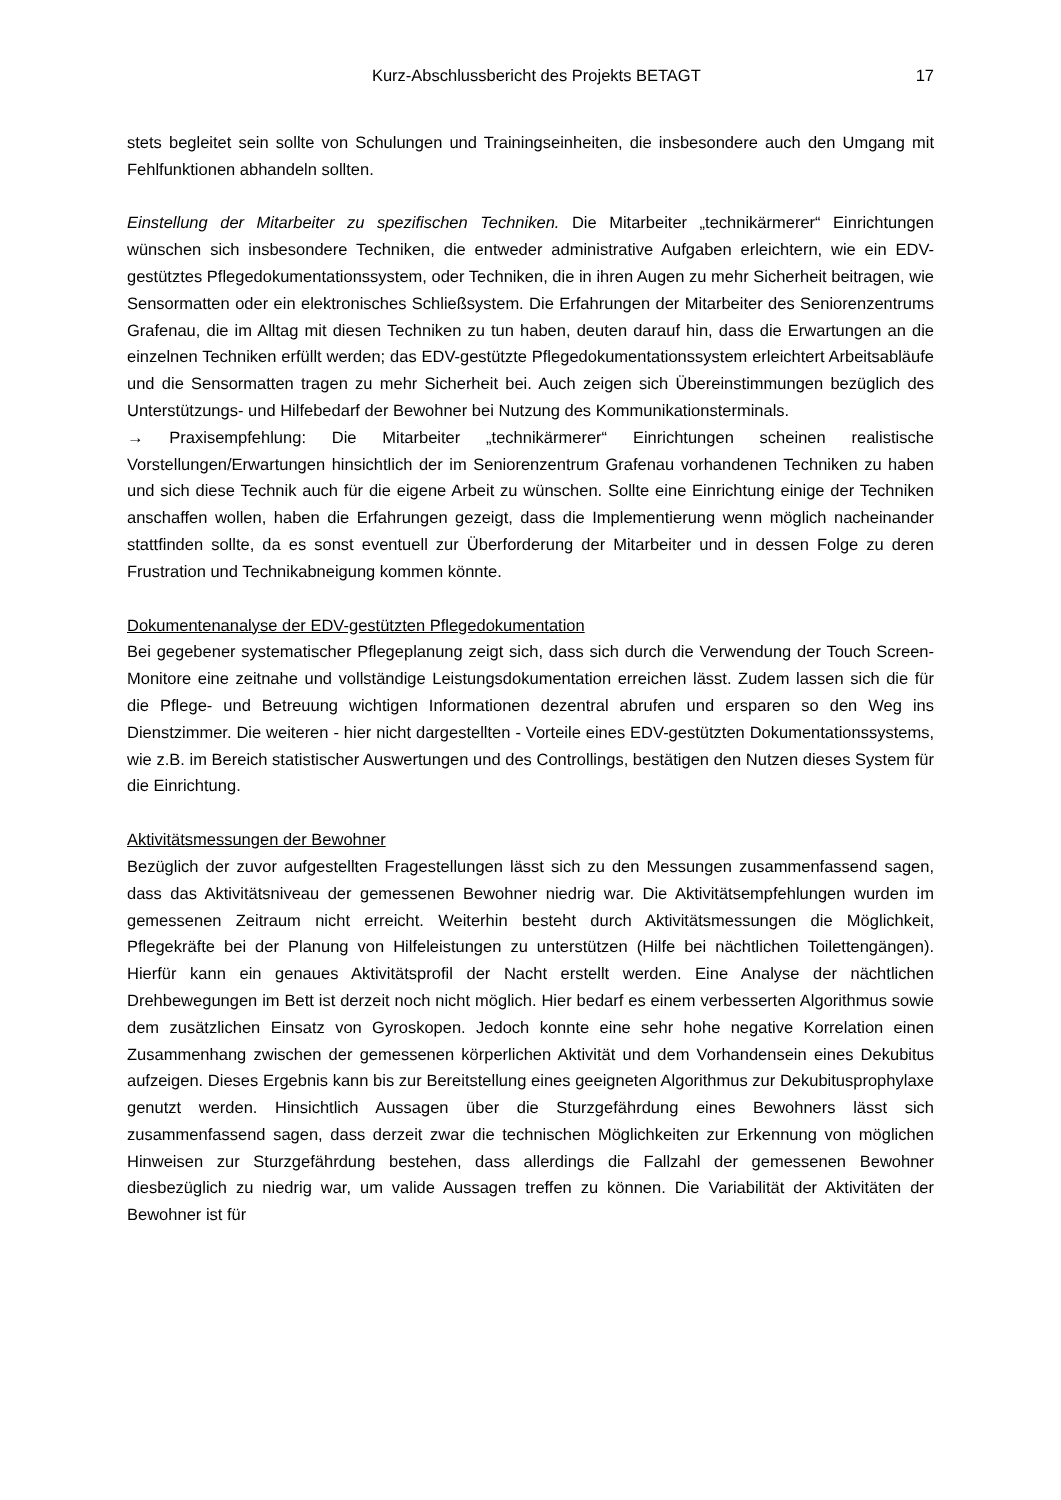Kurz-Abschlussbericht des Projekts BETAGT 17
stets begleitet sein sollte von Schulungen und Trainingseinheiten, die insbesondere auch den Umgang mit Fehlfunktionen abhandeln sollten.
Einstellung der Mitarbeiter zu spezifischen Techniken. Die Mitarbeiter „technikärmerer“ Einrichtungen wünschen sich insbesondere Techniken, die entweder administrative Aufgaben erleichtern, wie ein EDV-gestütztes Pflegedokumentationssystem, oder Techniken, die in ihren Augen zu mehr Sicherheit beitragen, wie Sensormatten oder ein elektronisches Schließsystem. Die Erfahrungen der Mitarbeiter des Seniorenzentrums Grafenau, die im Alltag mit diesen Techniken zu tun haben, deuten darauf hin, dass die Erwartungen an die einzelnen Techniken erfüllt werden; das EDV-gestützte Pflegedokumentationssystem erleichtert Arbeitsabläufe und die Sensormatten tragen zu mehr Sicherheit bei. Auch zeigen sich Übereinstimmungen bezüglich des Unterstützungs- und Hilfebedarf der Bewohner bei Nutzung des Kommunikationsterminals.
→ Praxisempfehlung: Die Mitarbeiter „technikärmerer“ Einrichtungen scheinen realistische Vorstellungen/Erwartungen hinsichtlich der im Seniorenzentrum Grafenau vorhandenen Techniken zu haben und sich diese Technik auch für die eigene Arbeit zu wünschen. Sollte eine Einrichtung einige der Techniken anschaffen wollen, haben die Erfahrungen gezeigt, dass die Implementierung wenn möglich nacheinander stattfinden sollte, da es sonst eventuell zur Überforderung der Mitarbeiter und in dessen Folge zu deren Frustration und Technikabneigung kommen könnte.
Dokumentenanalyse der EDV-gestützten Pflegedokumentation
Bei gegebener systematischer Pflegeplanung zeigt sich, dass sich durch die Verwendung der Touch Screen-Monitore eine zeitnahe und vollständige Leistungsdokumentation erreichen lässt. Zudem lassen sich die für die Pflege- und Betreuung wichtigen Informationen dezentral abrufen und ersparen so den Weg ins Dienstzimmer. Die weiteren - hier nicht dargestellten - Vorteile eines EDV-gestützten Dokumentationssystems, wie z.B. im Bereich statistischer Auswertungen und des Controllings, bestätigen den Nutzen dieses System für die Einrichtung.
Aktivitätsmessungen der Bewohner
Bezüglich der zuvor aufgestellten Fragestellungen lässt sich zu den Messungen zusammenfassend sagen, dass das Aktivitätsniveau der gemessenen Bewohner niedrig war. Die Aktivitätsempfehlungen wurden im gemessenen Zeitraum nicht erreicht. Weiterhin besteht durch Aktivitätsmessungen die Möglichkeit, Pflegekräfte bei der Planung von Hilfeleistungen zu unterstützen (Hilfe bei nächtlichen Toilettengängen). Hierfür kann ein genaues Aktivitätsprofil der Nacht erstellt werden. Eine Analyse der nächtlichen Drehbewegungen im Bett ist derzeit noch nicht möglich. Hier bedarf es einem verbesserten Algorithmus sowie dem zusätzlichen Einsatz von Gyroskopen. Jedoch konnte eine sehr hohe negative Korrelation einen Zusammenhang zwischen der gemessenen körperlichen Aktivität und dem Vorhandensein eines Dekubitus aufzeigen. Dieses Ergebnis kann bis zur Bereitstellung eines geeigneten Algorithmus zur Dekubitusprophylaxe genutzt werden. Hinsichtlich Aussagen über die Sturzgefährdung eines Bewohners lässt sich zusammenfassend sagen, dass derzeit zwar die technischen Möglichkeiten zur Erkennung von möglichen Hinweisen zur Sturzgefährdung bestehen, dass allerdings die Fallzahl der gemessenen Bewohner diesbezüglich zu niedrig war, um valide Aussagen treffen zu können. Die Variabilität der Aktivitäten der Bewohner ist für